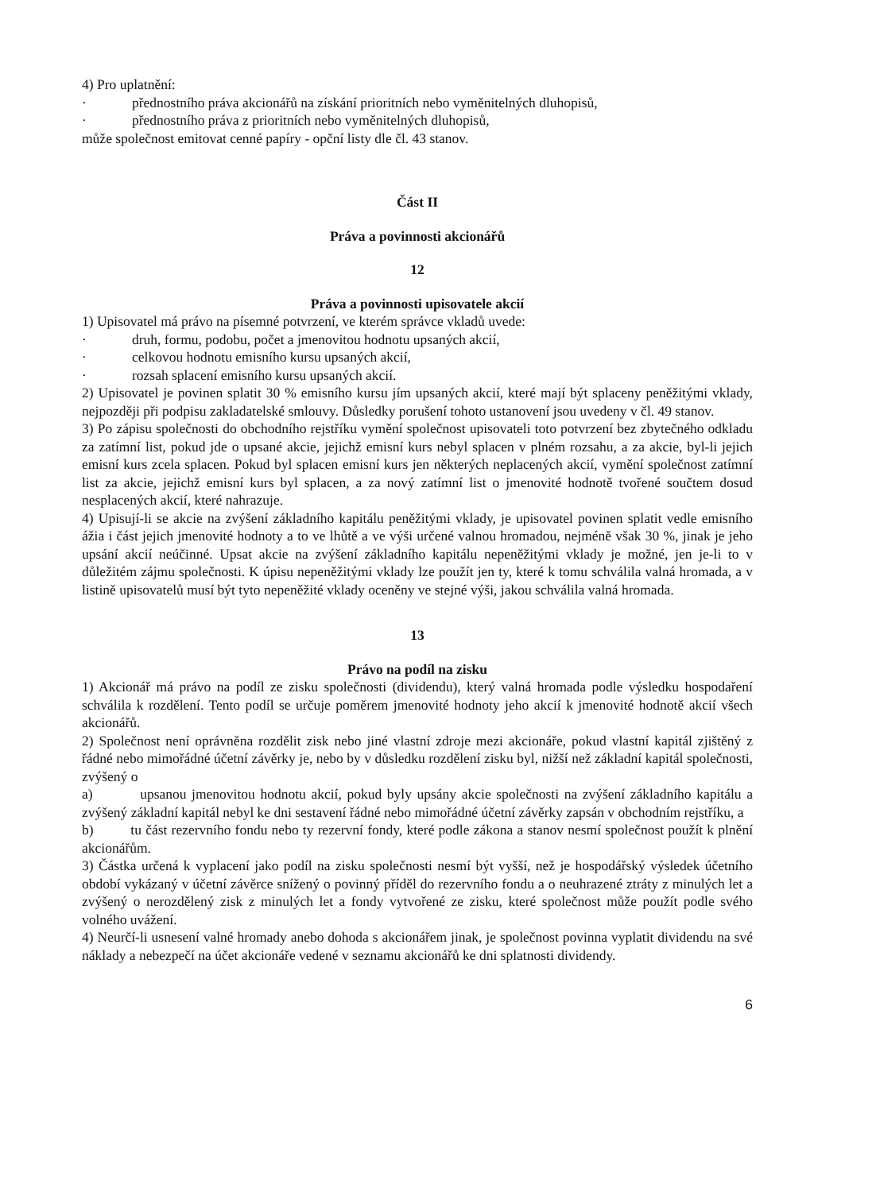4) Pro uplatnění:
· přednostního práva akcionářů na získání prioritních nebo vyměnitelných dluhopisů,
· přednostního práva z prioritních nebo vyměnitelných dluhopisů,
může společnost emitovat cenné papíry - opční listy dle čl. 43 stanov.
Část II
Práva a povinnosti akcionářů
12
Práva a povinnosti upisovatele akcií
1) Upisovatel má právo na písemné potvrzení, ve kterém správce vkladů uvede:
· druh, formu, podobu, počet a jmenovitou hodnotu upsaných akcií,
· celkovou hodnotu emisního kursu upsaných akcií,
· rozsah splacení emisního kursu upsaných akcií.
2) Upisovatel je povinen splatit 30 % emisního kursu jím upsaných akcií, které mají být splaceny peněžitými vklady, nejpozději při podpisu zakladatelské smlouvy. Důsledky porušení tohoto ustanovení jsou uvedeny v čl. 49 stanov.
3) Po zápisu společnosti do obchodního rejstříku vymění společnost upisovateli toto potvrzení bez zbytečného odkladu za zatímní list, pokud jde o upsané akcie, jejichž emisní kurs nebyl splacen v plném rozsahu, a za akcie, byl-li jejich emisní kurs zcela splacen. Pokud byl splacen emisní kurs jen některých neplacených akcií, vymění společnost zatímní list za akcie, jejichž emisní kurs byl splacen, a za nový zatímní list o jmenovité hodnotě tvořené součtem dosud nesplacených akcií, které nahrazuje.
4) Upisují-li se akcie na zvýšení základního kapitálu peněžitými vklady, je upisovatel povinen splatit vedle emisního ážia i část jejich jmenovité hodnoty a to ve lhůtě a ve výši určené valnou hromadou, nejméně však 30 %, jinak je jeho upsání akcií neúčinné. Upsat akcie na zvýšení základního kapitálu nepeněžitými vklady je možné, jen je-li to v důležitém zájmu společnosti. K úpisu nepeněžitými vklady lze použít jen ty, které k tomu schválila valná hromada, a v listině upisovatelů musí být tyto nepeněžité vklady oceněny ve stejné výši, jakou schválila valná hromada.
13
Právo na podíl na zisku
1) Akcionář má právo na podíl ze zisku společnosti (dividendu), který valná hromada podle výsledku hospodaření schválila k rozdělení. Tento podíl se určuje poměrem jmenovité hodnoty jeho akcií k jmenovité hodnotě akcií všech akcionářů.
2) Společnost není oprávněna rozdělit zisk nebo jiné vlastní zdroje mezi akcionáře, pokud vlastní kapitál zjištěný z řádné nebo mimořádné účetní závěrky je, nebo by v důsledku rozdělení zisku byl, nižší než základní kapitál společnosti, zvýšený o
a) upsanou jmenovitou hodnotu akcií, pokud byly upsány akcie společnosti na zvýšení základního kapitálu a zvýšený základní kapitál nebyl ke dni sestavení řádné nebo mimořádné účetní závěrky zapsán v obchodním rejstříku, a
b) tu část rezervního fondu nebo ty rezervní fondy, které podle zákona a stanov nesmí společnost použít k plnění akcionářům.
3) Částka určená k vyplacení jako podíl na zisku společnosti nesmí být vyšší, než je hospodářský výsledek účetního období vykázaný v účetní závěrce snížený o povinný příděl do rezervního fondu a o neuhrazené ztráty z minulých let a zvýšený o nerozdělený zisk z minulých let a fondy vytvořené ze zisku, které společnost může použít podle svého volného uvážení.
4) Neurčí-li usnesení valné hromady anebo dohoda s akcionářem jinak, je společnost povinna vyplatit dividendu na své náklady a nebezpečí na účet akcionáře vedené v seznamu akcionářů ke dni splatnosti dividendy.
6